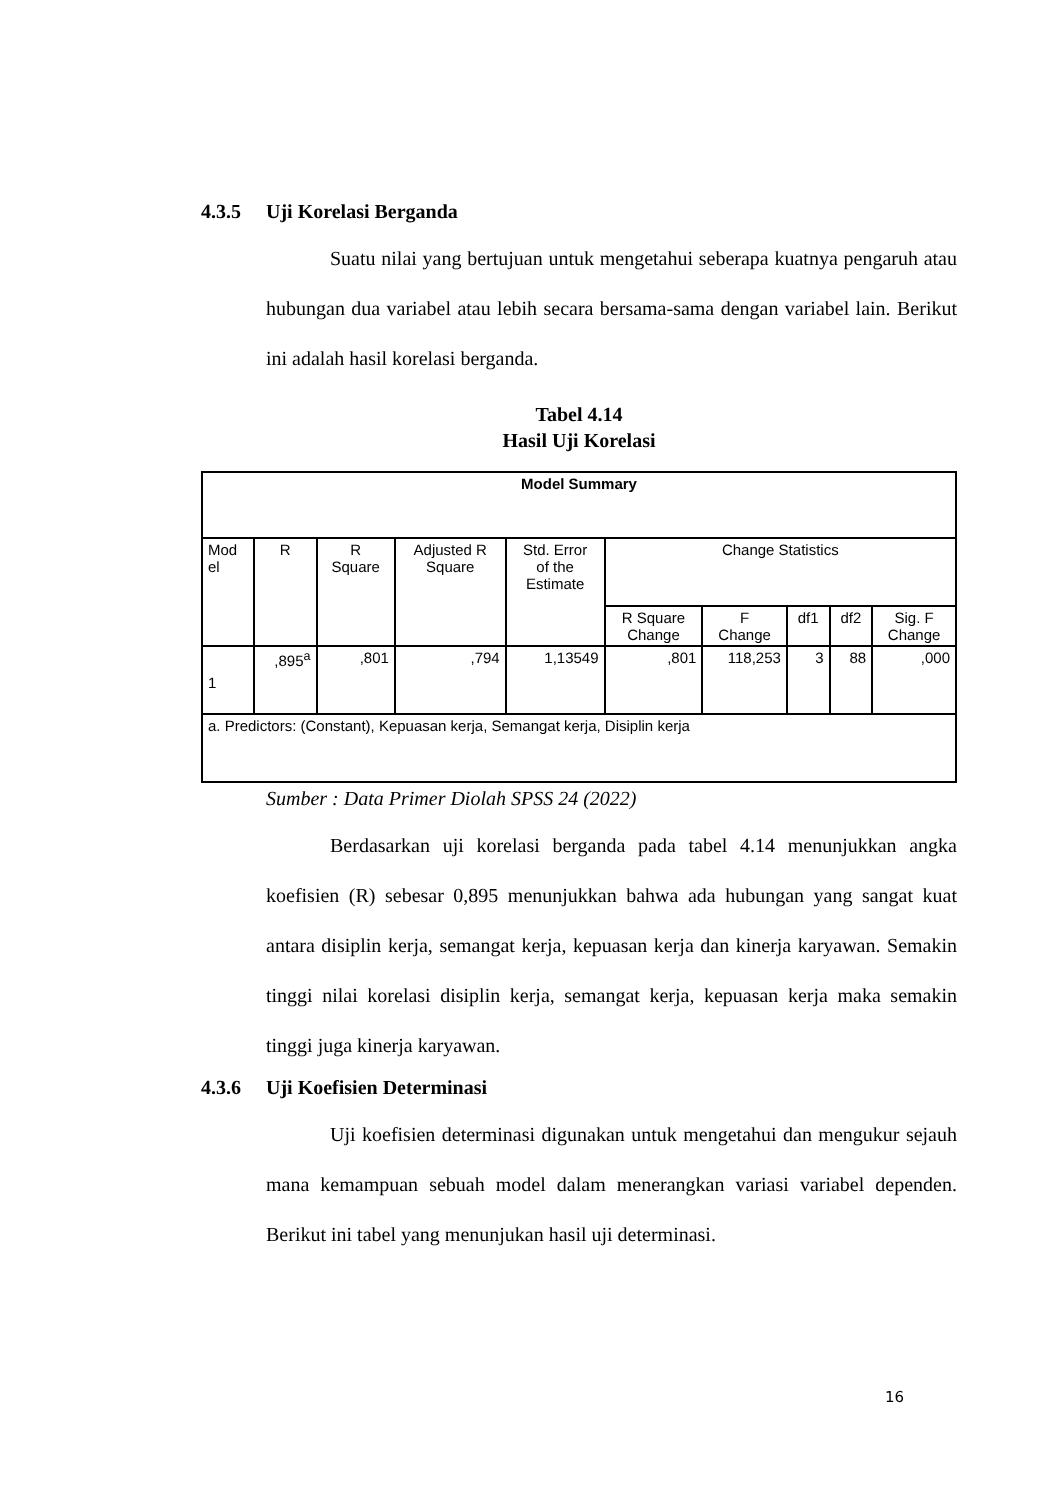4.3.5 Uji Korelasi Berganda
Suatu nilai yang bertujuan untuk mengetahui seberapa kuatnya pengaruh atau hubungan dua variabel atau lebih secara bersama-sama dengan variabel lain. Berikut ini adalah hasil korelasi berganda.
Tabel 4.14
Hasil Uji Korelasi
| Model Summary | | | | | | | | | |
| --- | --- | --- | --- | --- | --- | --- | --- | --- | --- |
| Mod el | R | R Square | Adjusted R Square | Std. Error of the Estimate | Change Statistics | | | | |
| | | | | | R Square Change | F Change | df1 | df2 | Sig. F Change |
| 1 | ,895<sup>a</sup> | ,801 | ,794 | 1,13549 | ,801 | 118,253 | 3 | 88 | ,000 |
| a. Predictors: (Constant), Kepuasan kerja, Semangat kerja, Disiplin kerja | | | | | | | | | |
Sumber : Data Primer Diolah SPSS 24 (2022)
Berdasarkan uji korelasi berganda pada tabel 4.14 menunjukkan angka koefisien (R) sebesar 0,895 menunjukkan bahwa ada hubungan yang sangat kuat antara disiplin kerja, semangat kerja, kepuasan kerja dan kinerja karyawan. Semakin tinggi nilai korelasi disiplin kerja, semangat kerja, kepuasan kerja maka semakin tinggi juga kinerja karyawan.
4.3.6 Uji Koefisien Determinasi
Uji koefisien determinasi digunakan untuk mengetahui dan mengukur sejauh mana kemampuan sebuah model dalam menerangkan variasi variabel dependen. Berikut ini tabel yang menunjukan hasil uji determinasi.
16